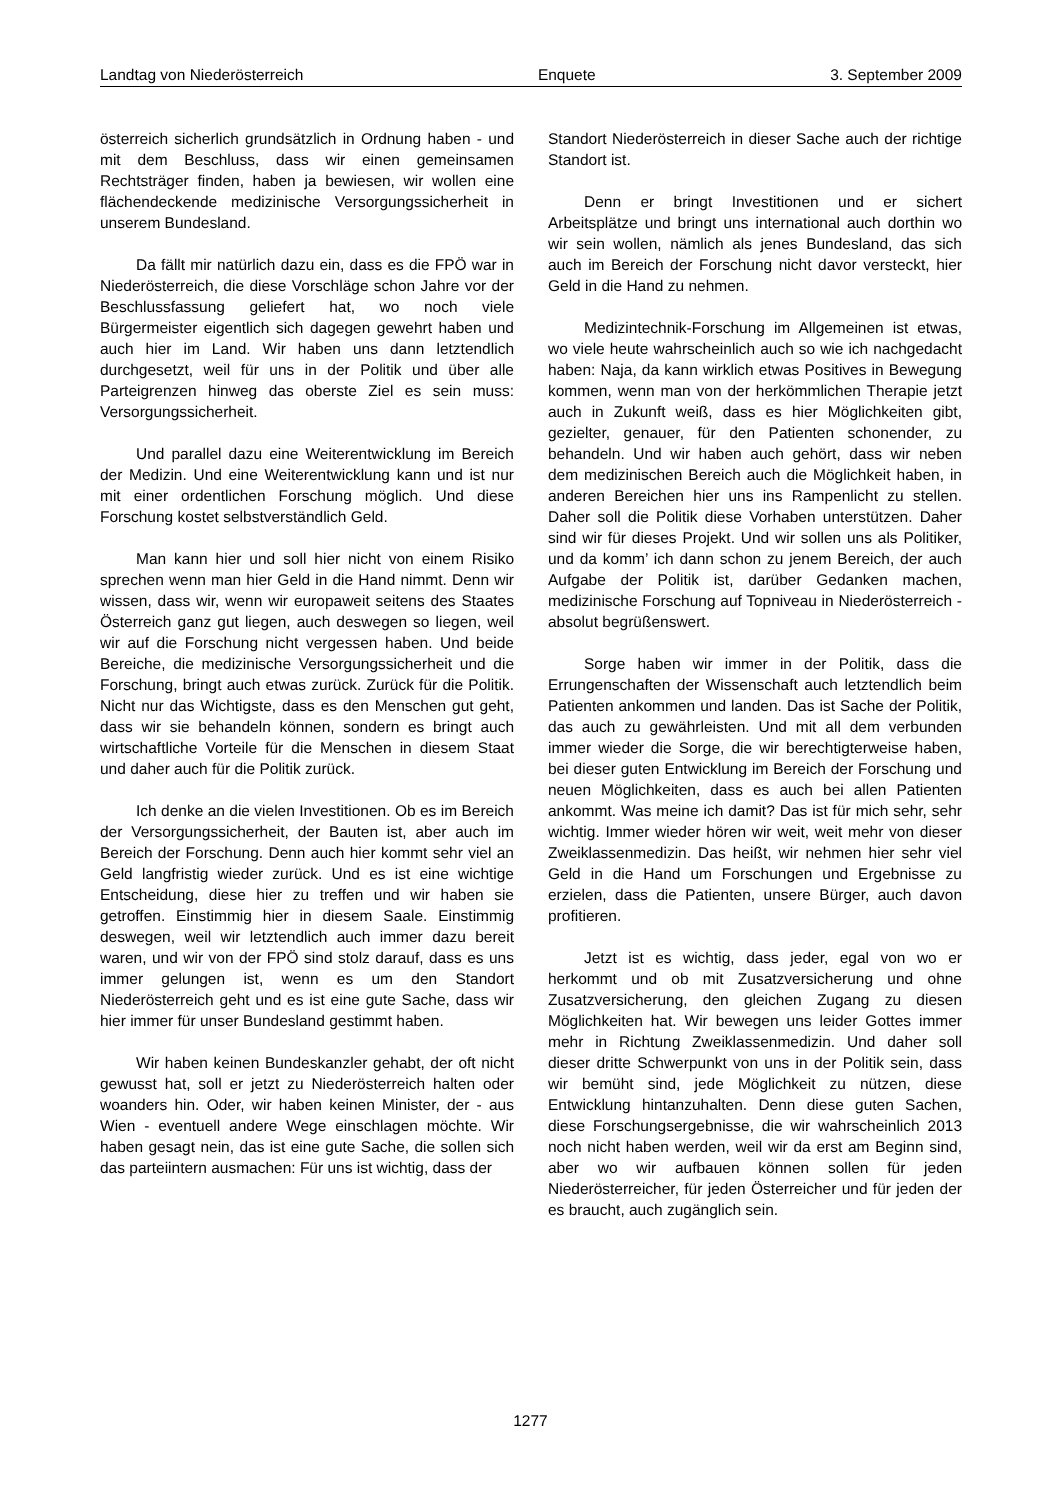Landtag von Niederösterreich Enquete 3. September 2009
österreich sicherlich grundsätzlich in Ordnung haben - und mit dem Beschluss, dass wir einen gemeinsamen Rechtsträger finden, haben ja bewiesen, wir wollen eine flächendeckende medizinische Versorgungssicherheit in unserem Bundesland.
Da fällt mir natürlich dazu ein, dass es die FPÖ war in Niederösterreich, die diese Vorschläge schon Jahre vor der Beschlussfassung geliefert hat, wo noch viele Bürgermeister eigentlich sich dagegen gewehrt haben und auch hier im Land. Wir haben uns dann letztendlich durchgesetzt, weil für uns in der Politik und über alle Parteigrenzen hinweg das oberste Ziel es sein muss: Versorgungssicherheit.
Und parallel dazu eine Weiterentwicklung im Bereich der Medizin. Und eine Weiterentwicklung kann und ist nur mit einer ordentlichen Forschung möglich. Und diese Forschung kostet selbstverständlich Geld.
Man kann hier und soll hier nicht von einem Risiko sprechen wenn man hier Geld in die Hand nimmt. Denn wir wissen, dass wir, wenn wir europaweit seitens des Staates Österreich ganz gut liegen, auch deswegen so liegen, weil wir auf die Forschung nicht vergessen haben. Und beide Bereiche, die medizinische Versorgungssicherheit und die Forschung, bringt auch etwas zurück. Zurück für die Politik. Nicht nur das Wichtigste, dass es den Menschen gut geht, dass wir sie behandeln können, sondern es bringt auch wirtschaftliche Vorteile für die Menschen in diesem Staat und daher auch für die Politik zurück.
Ich denke an die vielen Investitionen. Ob es im Bereich der Versorgungssicherheit, der Bauten ist, aber auch im Bereich der Forschung. Denn auch hier kommt sehr viel an Geld langfristig wieder zurück. Und es ist eine wichtige Entscheidung, diese hier zu treffen und wir haben sie getroffen. Einstimmig hier in diesem Saale. Einstimmig deswegen, weil wir letztendlich auch immer dazu bereit waren, und wir von der FPÖ sind stolz darauf, dass es uns immer gelungen ist, wenn es um den Standort Niederösterreich geht und es ist eine gute Sache, dass wir hier immer für unser Bundesland gestimmt haben.
Wir haben keinen Bundeskanzler gehabt, der oft nicht gewusst hat, soll er jetzt zu Niederösterreich halten oder woanders hin. Oder, wir haben keinen Minister, der - aus Wien - eventuell andere Wege einschlagen möchte. Wir haben gesagt nein, das ist eine gute Sache, die sollen sich das parteiintern ausmachen: Für uns ist wichtig, dass der
Standort Niederösterreich in dieser Sache auch der richtige Standort ist.
Denn er bringt Investitionen und er sichert Arbeitsplätze und bringt uns international auch dorthin wo wir sein wollen, nämlich als jenes Bundesland, das sich auch im Bereich der Forschung nicht davor versteckt, hier Geld in die Hand zu nehmen.
Medizintechnik-Forschung im Allgemeinen ist etwas, wo viele heute wahrscheinlich auch so wie ich nachgedacht haben: Naja, da kann wirklich etwas Positives in Bewegung kommen, wenn man von der herkömmlichen Therapie jetzt auch in Zukunft weiß, dass es hier Möglichkeiten gibt, gezielter, genauer, für den Patienten schonender, zu behandeln. Und wir haben auch gehört, dass wir neben dem medizinischen Bereich auch die Möglichkeit haben, in anderen Bereichen hier uns ins Rampenlicht zu stellen. Daher soll die Politik diese Vorhaben unterstützen. Daher sind wir für dieses Projekt. Und wir sollen uns als Politiker, und da komm’ ich dann schon zu jenem Bereich, der auch Aufgabe der Politik ist, darüber Gedanken machen, medizinische Forschung auf Topniveau in Niederösterreich - absolut begrüßenswert.
Sorge haben wir immer in der Politik, dass die Errungenschaften der Wissenschaft auch letztendlich beim Patienten ankommen und landen. Das ist Sache der Politik, das auch zu gewährleisten. Und mit all dem verbunden immer wieder die Sorge, die wir berechtigterweise haben, bei dieser guten Entwicklung im Bereich der Forschung und neuen Möglichkeiten, dass es auch bei allen Patienten ankommt. Was meine ich damit? Das ist für mich sehr, sehr wichtig. Immer wieder hören wir weit, weit mehr von dieser Zweiklassenmedizin. Das heißt, wir nehmen hier sehr viel Geld in die Hand um Forschungen und Ergebnisse zu erzielen, dass die Patienten, unsere Bürger, auch davon profitieren.
Jetzt ist es wichtig, dass jeder, egal von wo er herkommt und ob mit Zusatzversicherung und ohne Zusatzversicherung, den gleichen Zugang zu diesen Möglichkeiten hat. Wir bewegen uns leider Gottes immer mehr in Richtung Zweiklassenmedizin. Und daher soll dieser dritte Schwerpunkt von uns in der Politik sein, dass wir bemüht sind, jede Möglichkeit zu nützen, diese Entwicklung hintanzuhalten. Denn diese guten Sachen, diese Forschungsergebnisse, die wir wahrscheinlich 2013 noch nicht haben werden, weil wir da erst am Beginn sind, aber wo wir aufbauen können sollen für jeden Niederösterreicher, für jeden Österreicher und für jeden der es braucht, auch zugänglich sein.
1277